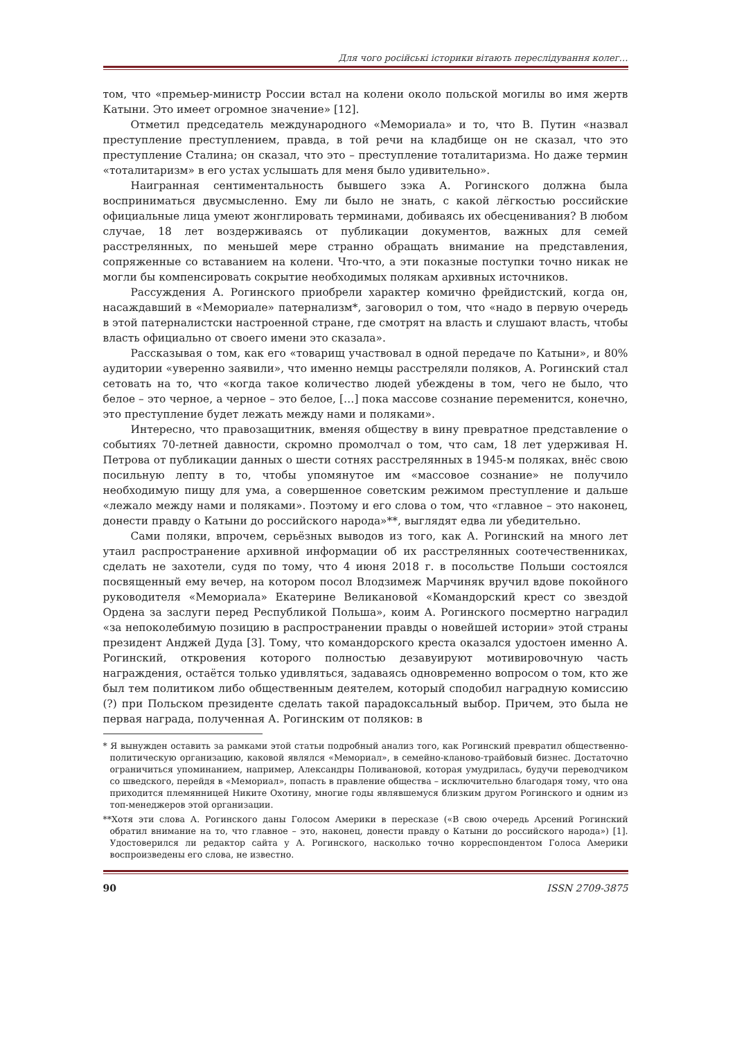Для чого російські історики вітають переслідування колег…
том, что «премьер-министр России встал на колени около польской могилы во имя жертв Катыни. Это имеет огромное значение» [12].
Отметил председатель международного «Мемориала» и то, что В. Путин «назвал преступление преступлением, правда, в той речи на кладбище он не сказал, что это преступление Сталина; он сказал, что это – преступление тоталитаризма. Но даже термин «тоталитаризм» в его устах услышать для меня было удивительно».
Наигранная сентиментальность бывшего зэка А. Рогинского должна была восприниматься двусмысленно. Ему ли было не знать, с какой лёгкостью российские официальные лица умеют жонглировать терминами, добиваясь их обесценивания? В любом случае, 18 лет воздерживаясь от публикации документов, важных для семей расстрелянных, по меньшей мере странно обращать внимание на представления, сопряженные со вставанием на колени. Что-что, а эти показные поступки точно никак не могли бы компенсировать сокрытие необходимых полякам архивных источников.
Рассуждения А. Рогинского приобрели характер комично фрейдистский, когда он, насаждавший в «Мемориале» патернализм*, заговорил о том, что «надо в первую очередь в этой патерналистски настроенной стране, где смотрят на власть и слушают власть, чтобы власть официально от своего имени это сказала».
Рассказывая о том, как его «товарищ участвовал в одной передаче по Катыни», и 80% аудитории «уверенно заявили», что именно немцы расстреляли поляков, А. Рогинский стал сетовать на то, что «когда такое количество людей убеждены в том, чего не было, что белое – это черное, а черное – это белое, […] пока массове сознание переменится, конечно, это преступление будет лежать между нами и поляками».
Интересно, что правозащитник, вменяя обществу в вину превратное представление о событиях 70-летней давности, скромно промолчал о том, что сам, 18 лет удерживая Н. Петрова от публикации данных о шести сотнях расстрелянных в 1945-м поляках, внёс свою посильную лепту в то, чтобы упомянутое им «массовое сознание» не получило необходимую пищу для ума, а совершенное советским режимом преступление и дальше «лежало между нами и поляками». Поэтому и его слова о том, что «главное – это наконец, донести правду о Катыни до российского народа»**, выглядят едва ли убедительно.
Сами поляки, впрочем, серьёзных выводов из того, как А. Рогинский на много лет утаил распространение архивной информации об их расстрелянных соотечественниках, сделать не захотели, судя по тому, что 4 июня 2018 г. в посольстве Польши состоялся посвященный ему вечер, на котором посол Влодзимеж Марчиняк вручил вдове покойного руководителя «Мемориала» Екатерине Великановой «Командорский крест со звездой Ордена за заслуги перед Республикой Польша», коим А. Рогинского посмертно наградил «за непоколебимую позицию в распространении правды о новейшей истории» этой страны президент Анджей Дуда [3]. Тому, что командорского креста оказался удостоен именно А. Рогинский, откровения которого полностью дезавуируют мотивировочную часть награждения, остаётся только удивляться, задаваясь одновременно вопросом о том, кто же был тем политиком либо общественным деятелем, который сподобил наградную комиссию (?) при Польском президенте сделать такой парадоксальный выбор. Причем, это была не первая награда, полученная А. Рогинским от поляков: в
* Я вынужден оставить за рамками этой статьи подробный анализ того, как Рогинский превратил общественно-политическую организацию, каковой являлся «Мемориал», в семейно-кланово-трайбовый бизнес. Достаточно ограничиться упоминанием, например, Александры Поливановой, которая умудрилась, будучи переводчиком со шведского, перейдя в «Мемориал», попасть в правление общества – исключительно благодаря тому, что она приходится племянницей Никите Охотину, многие годы являвшемуся близким другом Рогинского и одним из топ-менеджеров этой организации.
**Хотя эти слова А. Рогинского даны Голосом Америки в пересказе («В свою очередь Арсений Рогинский обратил внимание на то, что главное – это, наконец, донести правду о Катыни до российского народа») [1]. Удостоверился ли редактор сайта у А. Рогинского, насколько точно корреспондентом Голоса Америки воспроизведены его слова, не известно.
90 ISSN 2709-3875